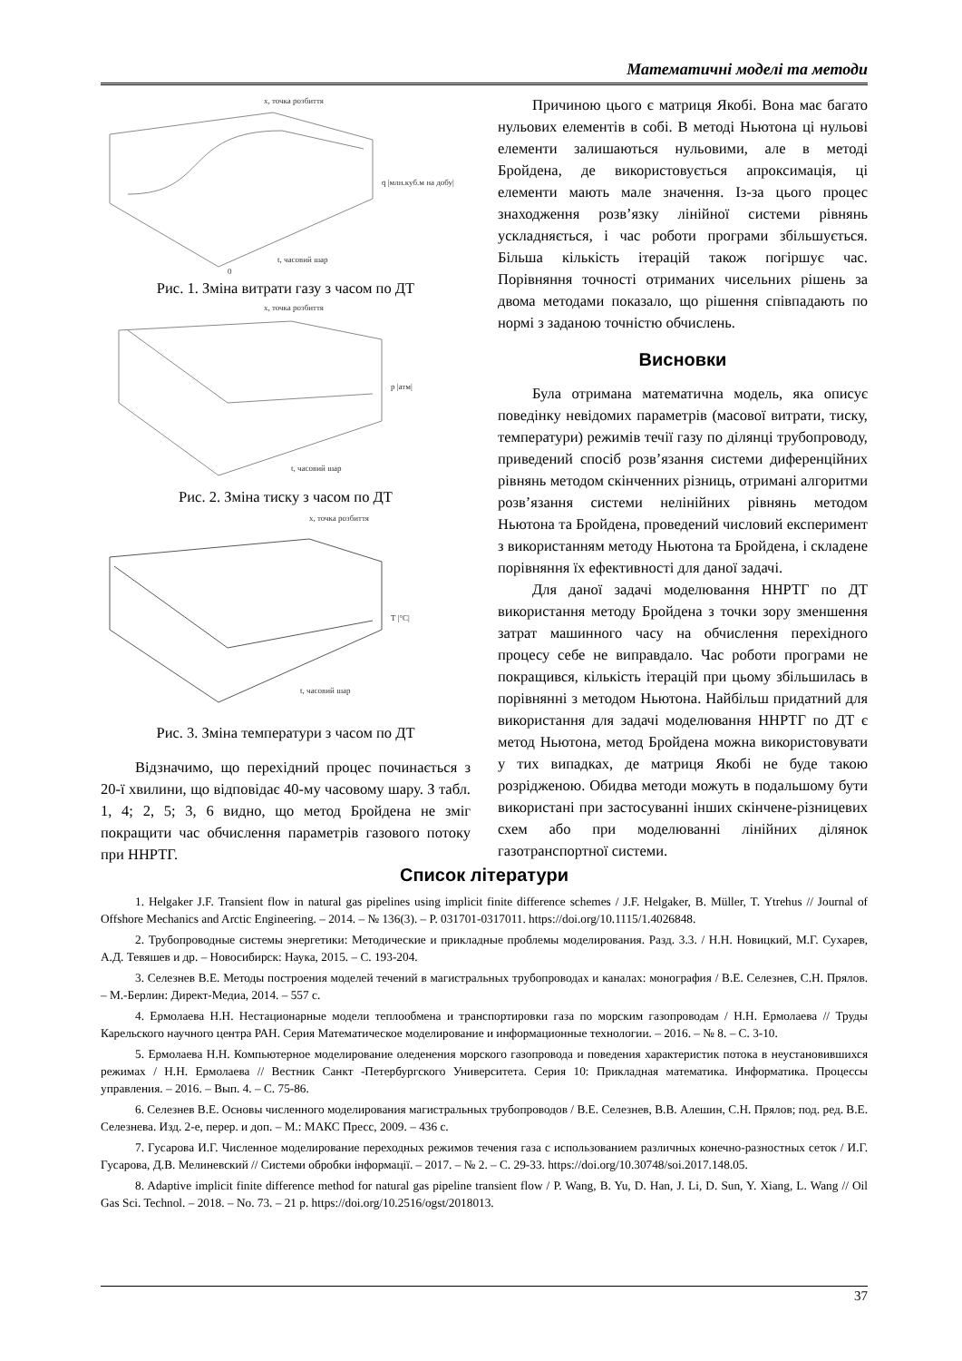Математичні моделі та методи
x, точка розбиття
q |млн.куб.м на добу|
t, часовий шар
0
Рис. 1. Зміна витрати газу з часом по ДТ
x, точка розбиття
p |атм|
t, часовий шар
Рис. 2. Зміна тиску з часом по ДТ
x, точка розбиття
T |°C|
t, часовий шар
Рис. 3. Зміна температури з часом по ДТ
Відзначимо, що перехідний процес починається з 20-ї хвилини, що відповідає 40-му часовому шару. З табл. 1, 4; 2, 5; 3, 6 видно, що метод Бройдена не зміг покращити час обчислення параметрів газового потоку при ННРТГ.
Причиною цього є матриця Якобі. Вона має багато нульових елементів в собі. В методі Ньютона ці нульові елементи залишаються нульовими, але в методі Бройдена, де використовується апроксимація, ці елементи мають мале значення. Із-за цього процес знаходження розв’язку лінійної системи рівнянь ускладняється, і час роботи програми збільшується. Більша кількість ітерацій також погіршує час. Порівняння точності отриманих чисельних рішень за двома методами показало, що рішення співпадають по нормі з заданою точністю обчислень.
Висновки
Була отримана математична модель, яка описує поведінку невідомих параметрів (масової витрати, тиску, температури) режимів течії газу по ділянці трубопроводу, приведений спосіб розв’язання системи диференційних рівнянь методом скінченних різниць, отримані алгоритми розв’язання системи нелінійних рівнянь методом Ньютона та Бройдена, проведений числовий експеримент з використанням методу Ньютона та Бройдена, і складене порівняння їх ефективності для даної задачі.
Для даної задачі моделювання ННРТГ по ДТ використання методу Бройдена з точки зору зменшення затрат машинного часу на обчислення перехідного процесу себе не виправдало. Час роботи програми не покращився, кількість ітерацій при цьому збільшилась в порівнянні з методом Ньютона. Найбільш придатний для використання для задачі моделювання ННРТГ по ДТ є метод Ньютона, метод Бройдена можна використовувати у тих випадках, де матриця Якобі не буде такою розрідженою. Обидва методи можуть в подальшому бути використані при застосуванні інших скінчене-різницевих схем або при моделюванні лінійних ділянок газотранспортної системи.
Список літератури
1. Helgaker J.F. Transient flow in natural gas pipelines using implicit finite difference schemes / J.F. Helgaker, B. Müller, T. Ytrehus // Journal of Offshore Mechanics and Arctic Engineering. – 2014. – № 136(3). – P. 031701-0317011. https://doi.org/10.1115/1.4026848.
2. Трубопроводные системы энергетики: Методические и прикладные проблемы моделирования. Разд. 3.3. / Н.Н. Новицкий, М.Г. Сухарев, А.Д. Тевяшев и др. – Новосибирск: Наука, 2015. – С. 193-204.
3. Селезнев В.Е. Методы построения моделей течений в магистральных трубопроводах и каналах: монография / В.Е. Селезнев, С.Н. Прялов. – М.-Берлин: Директ-Медиа, 2014. – 557 с.
4. Ермолаева Н.Н. Нестационарные модели теплообмена и транспортировки газа по морским газопроводам / Н.Н. Ермолаева // Труды Карельского научного центра РАН. Серия Математическое моделирование и информационные технологии. – 2016. – № 8. – С. 3-10.
5. Ермолаева Н.Н. Компьютерное моделирование оледенения морского газопровода и поведения характеристик потока в неустановившихся режимах / Н.Н. Ермолаева // Вестник Санкт -Петербургского Университета. Серия 10: Прикладная математика. Информатика. Процессы управления. – 2016. – Вып. 4. – С. 75-86.
6. Селезнев В.Е. Основы численного моделирования магистральных трубопроводов / В.Е. Селезнев, В.В. Алешин, С.Н. Прялов; под. ред. В.Е. Селезнева. Изд. 2-е, перер. и доп. – М.: МАКС Пресс, 2009. – 436 с.
7. Гусарова И.Г. Численное моделирование переходных режимов течения газа с использованием различных конечно-разностных сеток / И.Г. Гусарова, Д.В. Мелиневский // Системи обробки інформації. – 2017. – № 2. – С. 29-33. https://doi.org/10.30748/soi.2017.148.05.
8. Adaptive implicit finite difference method for natural gas pipeline transient flow / P. Wang, B. Yu, D. Han, J. Li, D. Sun, Y. Xiang, L. Wang // Oil Gas Sci. Technol. – 2018. – No. 73. – 21 p. https://doi.org/10.2516/ogst/2018013.
37